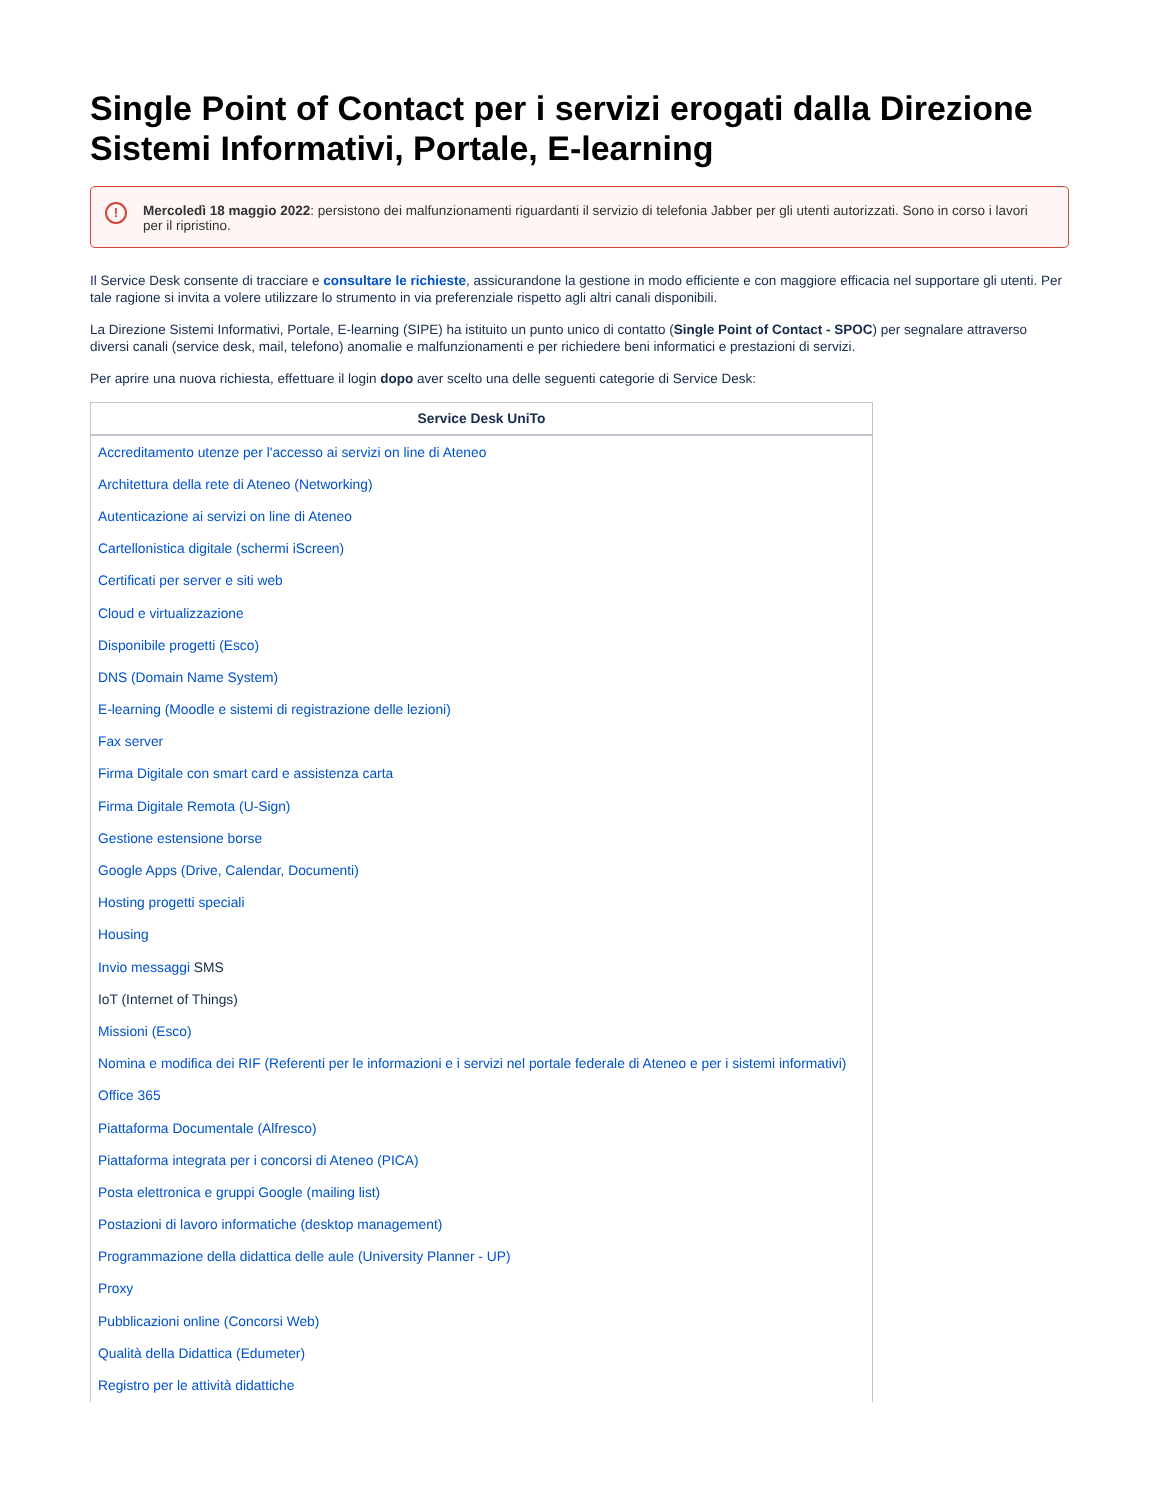Single Point of Contact per i servizi erogati dalla Direzione Sistemi Informativi, Portale, E-learning
! Mercoledì 18 maggio 2022: persistono dei malfunzionamenti riguardanti il servizio di telefonia Jabber per gli utenti autorizzati. Sono in corso i lavori per il ripristino.
Il Service Desk consente di tracciare e consultare le richieste, assicurandone la gestione in modo efficiente e con maggiore efficacia nel supportare gli utenti. Per tale ragione si invita a volere utilizzare lo strumento in via preferenziale rispetto agli altri canali disponibili.
La Direzione Sistemi Informativi, Portale, E-learning (SIPE) ha istituito un punto unico di contatto (Single Point of Contact - SPOC) per segnalare attraverso diversi canali (service desk, mail, telefono) anomalie e malfunzionamenti e per richiedere beni informatici e prestazioni di servizi.
Per aprire una nuova richiesta, effettuare il login dopo aver scelto una delle seguenti categorie di Service Desk:
| Service Desk UniTo |
| --- |
| Accreditamento utenze per l'accesso ai servizi on line di Ateneo |
| Architettura della rete di Ateneo (Networking) |
| Autenticazione ai servizi on line di Ateneo |
| Cartellonistica digitale (schermi iScreen) |
| Certificati per server e siti web |
| Cloud e virtualizzazione |
| Disponibile progetti (Esco) |
| DNS (Domain Name System) |
| E-learning (Moodle e sistemi di registrazione delle lezioni) |
| Fax server |
| Firma Digitale con smart card e assistenza carta |
| Firma Digitale Remota (U-Sign) |
| Gestione estensione borse |
| Google Apps (Drive, Calendar, Documenti) |
| Hosting progetti speciali |
| Housing |
| Invio messaggi SMS |
| IoT (Internet of Things) |
| Missioni (Esco) |
| Nomina e modifica dei RIF (Referenti per le informazioni e i servizi nel portale federale di Ateneo e per i sistemi informativi) |
| Office 365 |
| Piattaforma Documentale (Alfresco) |
| Piattaforma integrata per i concorsi di Ateneo (PICA) |
| Posta elettronica e gruppi Google (mailing list) |
| Postazioni di lavoro informatiche (desktop management) |
| Programmazione della didattica delle aule (University Planner - UP) |
| Proxy |
| Pubblicazioni online (Concorsi Web) |
| Qualità della Didattica (Edumeter) |
| Registro per le attività didattiche |